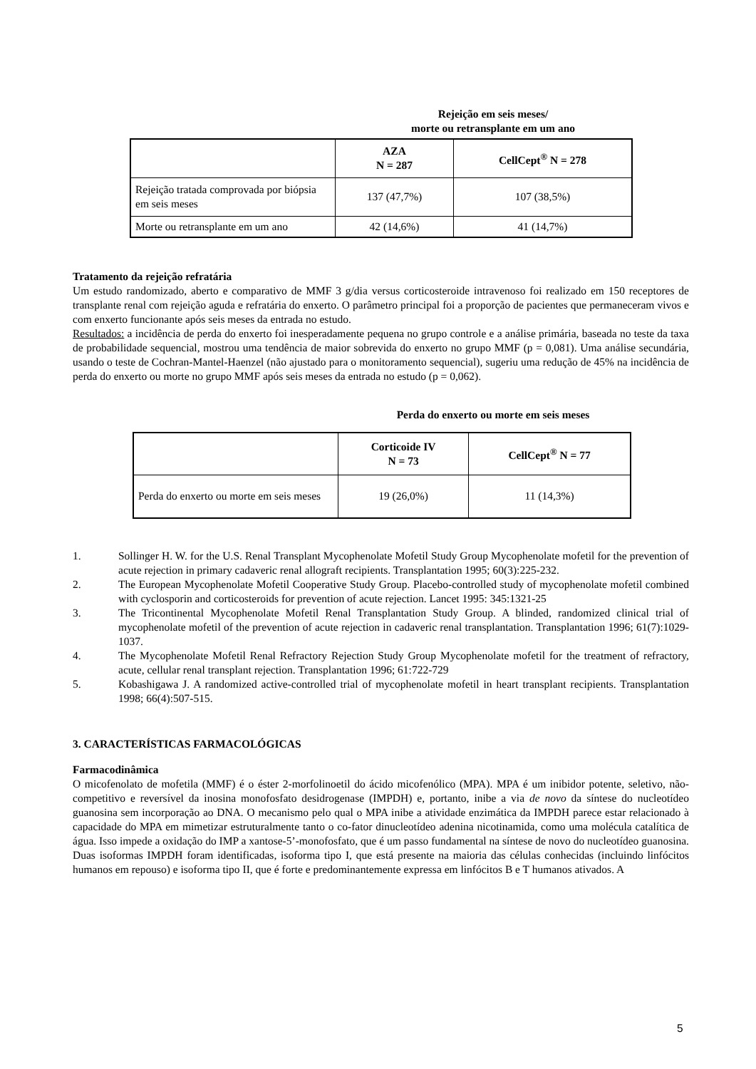Rejeição em seis meses/
morte ou retransplante em um ano
| | AZA N = 287 | CellCept<sup>®</sup> N = 278 |
| --- | --- | --- |
| Rejeição tratada comprovada por biópsia em seis meses | 137 (47,7%) | 107 (38,5%) |
| Morte ou retransplante em um ano | 42 (14,6%) | 41 (14,7%) |
Tratamento da rejeição refratária
Um estudo randomizado, aberto e comparativo de MMF 3 g/dia versus corticosteroide intravenoso foi realizado em 150 receptores de transplante renal com rejeição aguda e refratária do enxerto. O parâmetro principal foi a proporção de pacientes que permaneceram vivos e com enxerto funcionante após seis meses da entrada no estudo.
Resultados: a incidência de perda do enxerto foi inesperadamente pequena no grupo controle e a análise primária, baseada no teste da taxa de probabilidade sequencial, mostrou uma tendência de maior sobrevida do enxerto no grupo MMF (p = 0,081). Uma análise secundária, usando o teste de Cochran-Mantel-Haenzel (não ajustado para o monitoramento sequencial), sugeriu uma redução de 45% na incidência de perda do enxerto ou morte no grupo MMF após seis meses da entrada no estudo (p = 0,062).
Perda do enxerto ou morte em seis meses
| | Corticoide IV N = 73 | CellCept<sup>®</sup> N = 77 |
| --- | --- | --- |
| Perda do enxerto ou morte em seis meses | 19 (26,0%) | 11 (14,3%) |
1. Sollinger H. W. for the U.S. Renal Transplant Mycophenolate Mofetil Study Group Mycophenolate mofetil for the prevention of acute rejection in primary cadaveric renal allograft recipients. Transplantation 1995; 60(3):225-232.
2. The European Mycophenolate Mofetil Cooperative Study Group. Placebo-controlled study of mycophenolate mofetil combined with cyclosporin and corticosteroids for prevention of acute rejection. Lancet 1995: 345:1321-25
3. The Tricontinental Mycophenolate Mofetil Renal Transplantation Study Group. A blinded, randomized clinical trial of mycophenolate mofetil of the prevention of acute rejection in cadaveric renal transplantation. Transplantation 1996; 61(7):1029-1037.
4. The Mycophenolate Mofetil Renal Refractory Rejection Study Group Mycophenolate mofetil for the treatment of refractory, acute, cellular renal transplant rejection. Transplantation 1996; 61:722-729
5. Kobashigawa J. A randomized active-controlled trial of mycophenolate mofetil in heart transplant recipients. Transplantation 1998; 66(4):507-515.
3. CARACTERÍSTICAS FARMACOLÓGICAS
Farmacodinâmica
O micofenolato de mofetila (MMF) é o éster 2-morfolinoetil do ácido micofenólico (MPA). MPA é um inibidor potente, seletivo, não-competitivo e reversível da inosina monofosfato desidrogenase (IMPDH) e, portanto, inibe a via de novo da síntese do nucleotídeo guanosina sem incorporação ao DNA. O mecanismo pelo qual o MPA inibe a atividade enzimática da IMPDH parece estar relacionado à capacidade do MPA em mimetizar estruturalmente tanto o co-fator dinucleotídeo adenina nicotinamida, como uma molécula catalítica de água. Isso impede a oxidação do IMP a xantose-5’-monofosfato, que é um passo fundamental na síntese de novo do nucleotídeo guanosina. Duas isoformas IMPDH foram identificadas, isoforma tipo I, que está presente na maioria das células conhecidas (incluindo linfócitos humanos em repouso) e isoforma tipo II, que é forte e predominantemente expressa em linfócitos B e T humanos ativados. A
5